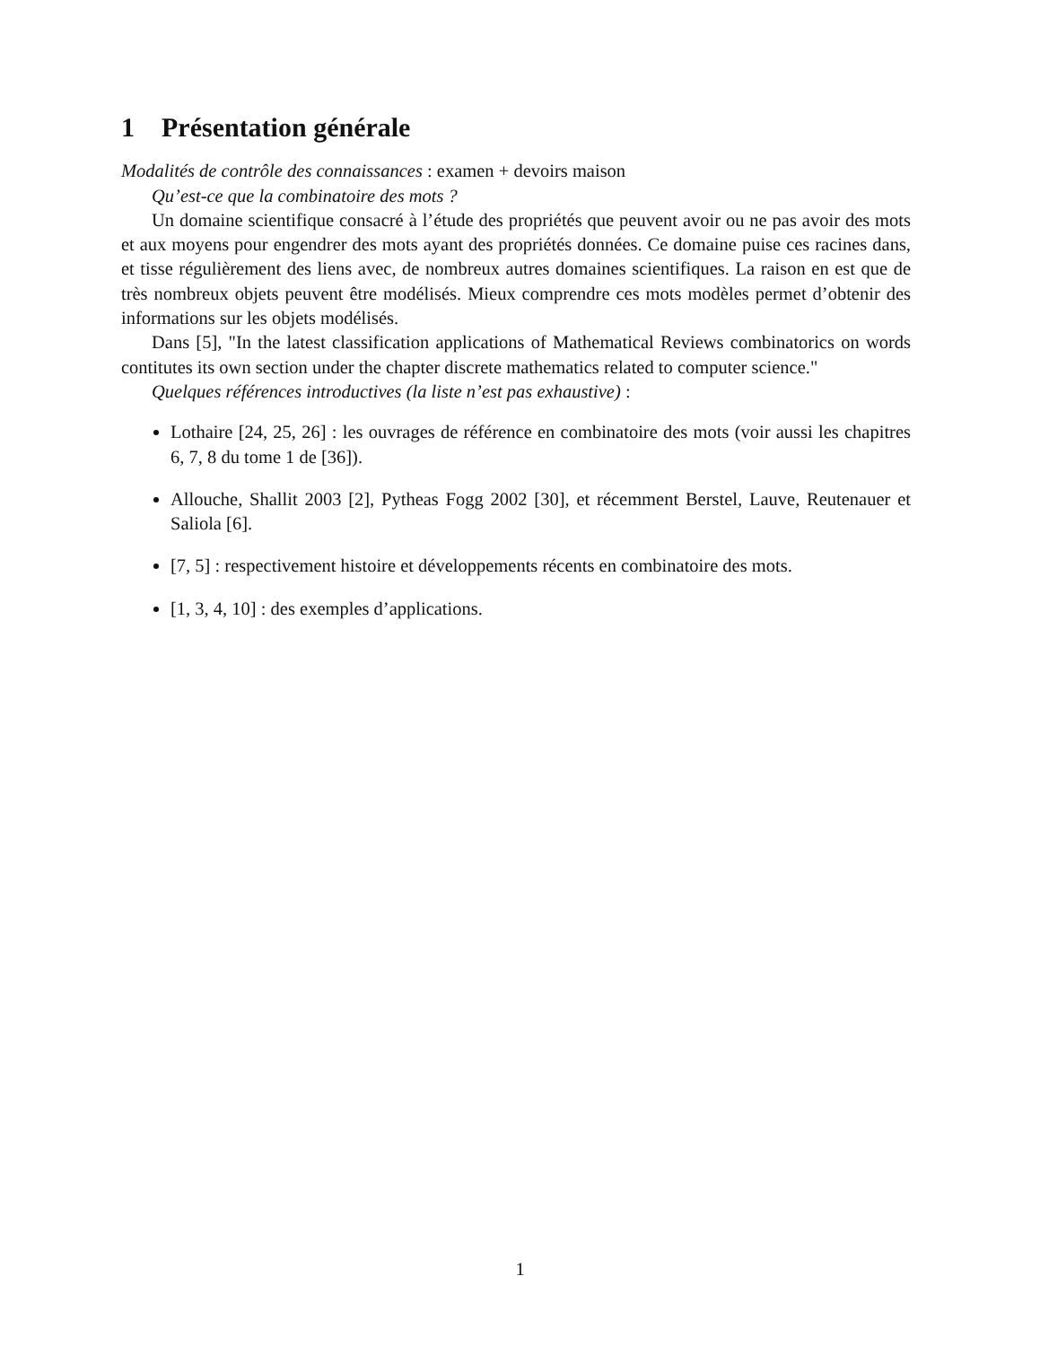1 Présentation générale
Modalités de contrôle des connaissances : examen + devoirs maison
Qu’est-ce que la combinatoire des mots ?
Un domaine scientifique consacré à l’étude des propriétés que peuvent avoir ou ne pas avoir des mots et aux moyens pour engendrer des mots ayant des propriétés données. Ce domaine puise ces racines dans, et tisse régulièrement des liens avec, de nombreux autres domaines scientifiques. La raison en est que de très nombreux objets peuvent être modélisés. Mieux comprendre ces mots modèles permet d’obtenir des informations sur les objets modélisés.
Dans [5], "In the latest classification applications of Mathematical Reviews combinatorics on words contitutes its own section under the chapter discrete mathematics related to computer science."
Quelques références introductives (la liste n’est pas exhaustive) :
Lothaire [24, 25, 26] : les ouvrages de référence en combinatoire des mots (voir aussi les chapitres 6, 7, 8 du tome 1 de [36]).
Allouche, Shallit 2003 [2], Pytheas Fogg 2002 [30], et récemment Berstel, Lauve, Reutenauer et Saliola [6].
[7, 5] : respectivement histoire et développements récents en combinatoire des mots.
[1, 3, 4, 10] : des exemples d’applications.
1